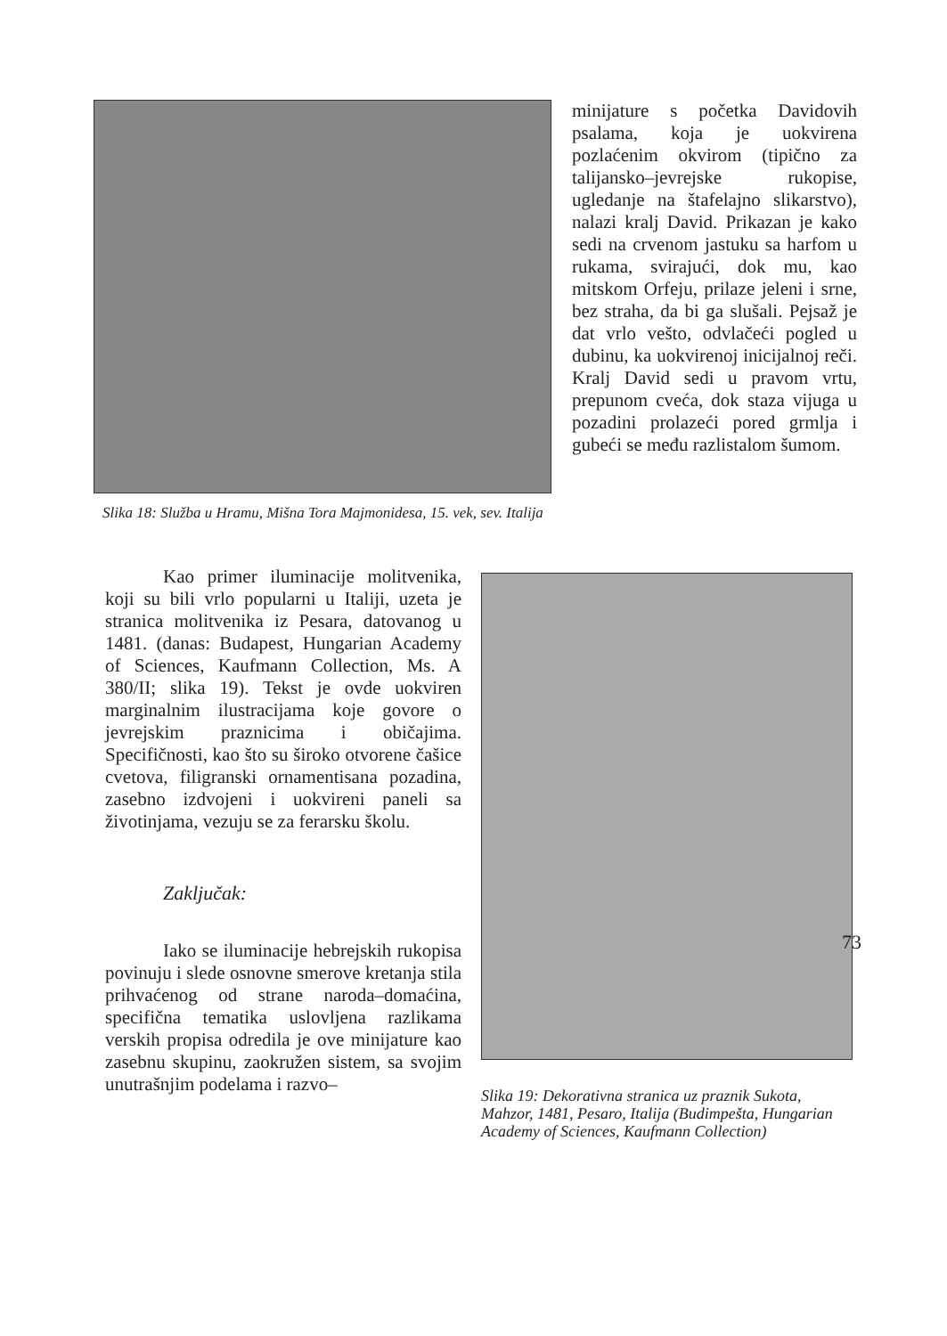Slika 18: Služba u Hramu, Mišna Tora Majmonidesa, 15. vek, sev. Italija
minijature s početka Davidovih psalama, koja je uokvirena pozlaćenim okvirom (tipično za talijansko–jevrejske rukopise, ugledanje na štafelajno slikarstvo), nalazi kralj David. Prikazan je kako sedi na crvenom jastuku sa harfom u rukama, svirajući, dok mu, kao mitskom Orfeju, prilaze jeleni i srne, bez straha, da bi ga slušali. Pejsaž je dat vrlo vešto, odvlačeći pogled u dubinu, ka uokvirenoj inicijalnoj reči. Kralj David sedi u pravom vrtu, prepunom cveća, dok staza vijuga u pozadini prolazeći pored grmlja i gubeći se među razlistalom šumom.
Kao primer iluminacije molitvenika, koji su bili vrlo popularni u Italiji, uzeta je stranica molitvenika iz Pesara, datovanog u 1481. (danas: Budapest, Hungarian Academy of Sciences, Kaufmann Collection, Ms. A 380/II; slika 19). Tekst je ovde uokviren marginalnim ilustracijama koje govore o jevrejskim praznicima i običajima. Specifičnosti, kao što su široko otvorene čašice cvetova, filigranski ornamentisana pozadina, zasebno izdvojeni i uokvireni paneli sa životinjama, vezuju se za ferarsku školu.
Zaključak:
Iako se iluminacije hebrejskih rukopisa povinuju i slede osnovne smerove kretanja stila prihvaćenog od strane naroda–domaćina, specifična tematika uslovljena razlikama verskih propisa odredila je ove minijature kao zasebnu skupinu, zaokružen sistem, sa svojim unutrašnjim podelama i razvo–
Slika 19: Dekorativna stranica uz praznik Sukota, Mahzor, 1481, Pesaro, Italija (Budimpešta, Hungarian Academy of Sciences, Kaufmann Collection)
73